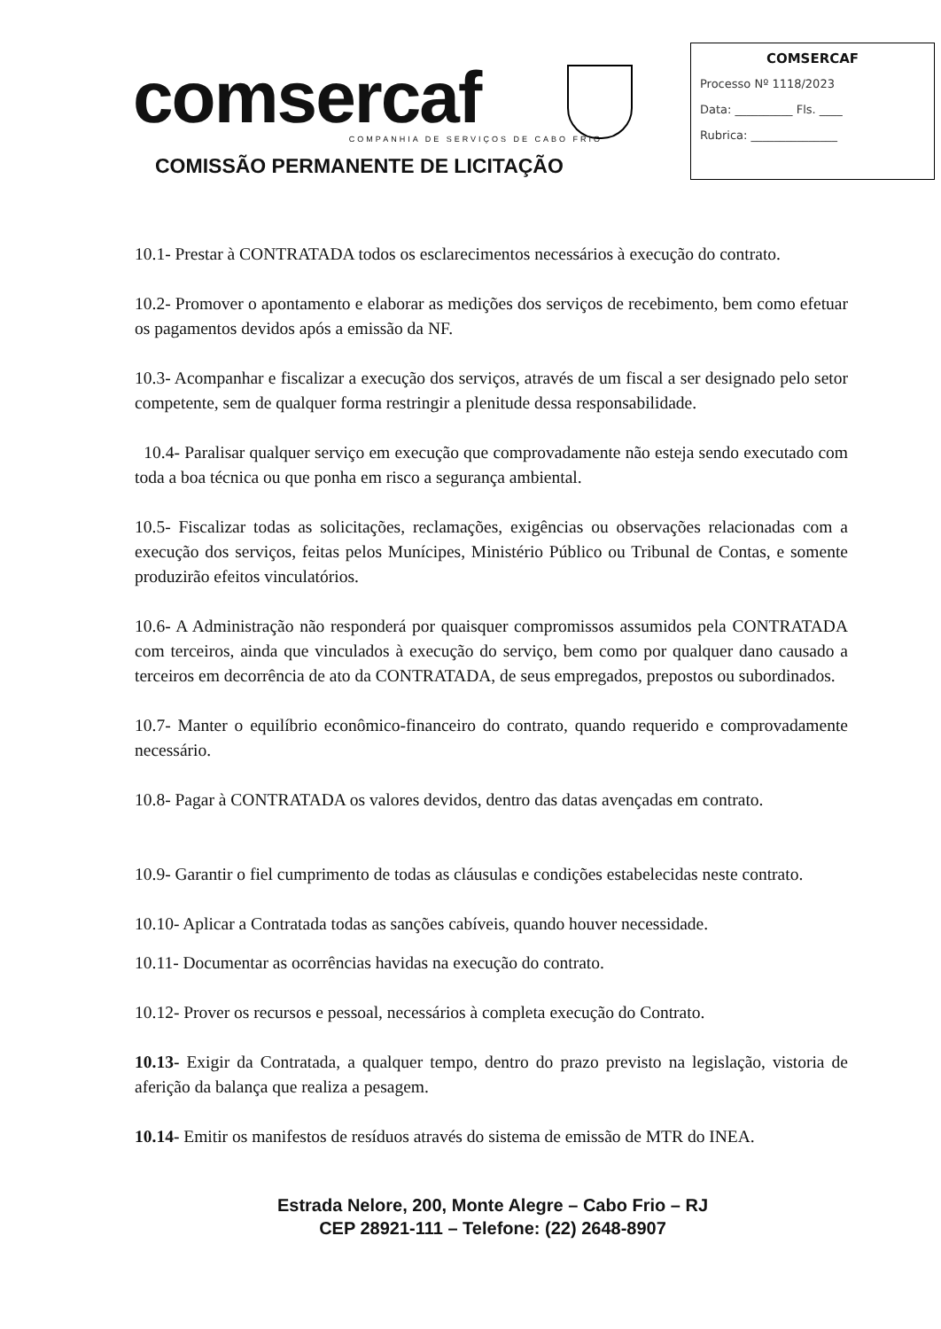comsercaf
COMPANHIA DE SERVIÇOS DE CABO FRIO
COMISSÃO PERMANENTE DE LICITAÇÃO
COMSERCAF
Processo Nº 1118/2023
Data: __________ Fls. ____
Rubrica: _______________
10.1- Prestar à CONTRATADA todos os esclarecimentos necessários à execução do contrato.
10.2- Promover o apontamento e elaborar as medições dos serviços de recebimento, bem como efetuar os pagamentos devidos após a emissão da NF.
10.3- Acompanhar e fiscalizar a execução dos serviços, através de um fiscal a ser designado pelo setor competente, sem de qualquer forma restringir a plenitude dessa responsabilidade.
10.4- Paralisar qualquer serviço em execução que comprovadamente não esteja sendo executado com toda a boa técnica ou que ponha em risco a segurança ambiental.
10.5- Fiscalizar todas as solicitações, reclamações, exigências ou observações relacionadas com a execução dos serviços, feitas pelos Munícipes, Ministério Público ou Tribunal de Contas, e somente produzirão efeitos vinculatórios.
10.6- A Administração não responderá por quaisquer compromissos assumidos pela CONTRATADA com terceiros, ainda que vinculados à execução do serviço, bem como por qualquer dano causado a terceiros em decorrência de ato da CONTRATADA, de seus empregados, prepostos ou subordinados.
10.7- Manter o equilíbrio econômico-financeiro do contrato, quando requerido e comprovadamente necessário.
10.8- Pagar à CONTRATADA os valores devidos, dentro das datas avençadas em contrato.
10.9- Garantir o fiel cumprimento de todas as cláusulas e condições estabelecidas neste contrato.
10.10- Aplicar a Contratada todas as sanções cabíveis, quando houver necessidade.
10.11- Documentar as ocorrências havidas na execução do contrato.
10.12- Prover os recursos e pessoal, necessários à completa execução do Contrato.
10.13- Exigir da Contratada, a qualquer tempo, dentro do prazo previsto na legislação, vistoria de aferição da balança que realiza a pesagem.
10.14- Emitir os manifestos de resíduos através do sistema de emissão de MTR do INEA.
Estrada Nelore, 200, Monte Alegre – Cabo Frio – RJ
CEP 28921-111 – Telefone: (22) 2648-8907